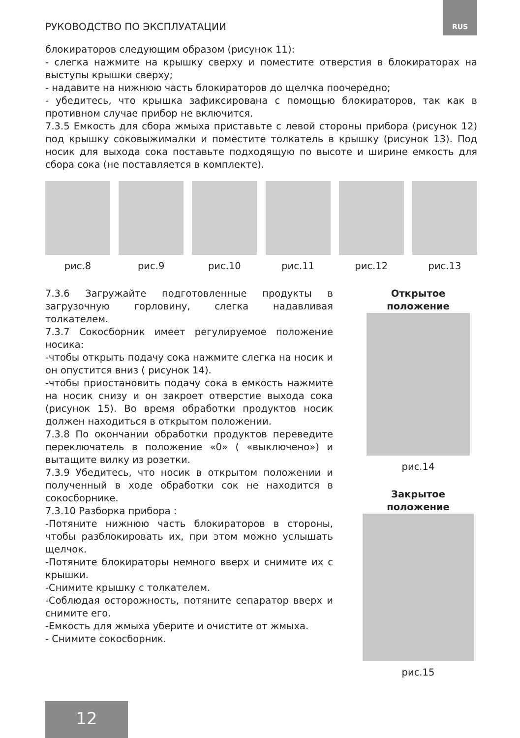РУКОВОДСТВО ПО ЭКСПЛУАТАЦИИ
RUS
блокираторов следующим образом (рисунок 11):
- слегка нажмите на крышку сверху и поместите отверстия в блокираторах на выступы крышки сверху;
- надавите на нижнюю часть блокираторов до щелчка поочередно;
- убедитесь, что крышка зафиксирована с помощью блокираторов, так как в противном случае прибор не включится.
7.3.5 Емкость для сбора жмыха приставьте с левой стороны прибора (рисунок 12) под крышку соковыжималки и поместите толкатель в крышку (рисунок 13). Под носик для выхода сока поставьте подходящую по высоте и ширине емкость для сбора сока (не поставляется в комплекте).
рис.8 рис.9 рис.10 рис.11 рис.12 рис.13
7.3.6 Загружайте подготовленные продукты в загрузочную горловину, слегка надавливая толкателем.
7.3.7 Сокосборник имеет регулируемое положение носика:
-чтобы открыть подачу сока нажмите слегка на носик и он опустится вниз ( рисунок 14).
-чтобы приостановить подачу сока в емкость нажмите на носик снизу и он закроет отверстие выхода сока (рисунок 15). Во время обработки продуктов носик должен находиться в открытом положении.
7.3.8 По окончании обработки продуктов переведите переключатель в положение «0» ( «выключено») и вытащите вилку из розетки.
7.3.9 Убедитесь, что носик в открытом положении и полученный в ходе обработки сок не находится в сокосборнике.
7.3.10 Разборка прибора :
-Потяните нижнюю часть блокираторов в стороны, чтобы разблокировать их, при этом можно услышать щелчок.
-Потяните блокираторы немного вверх и снимите их с крышки.
-Снимите крышку с толкателем.
-Соблюдая осторожность, потяните сепаратор вверх и снимите его.
-Емкость для жмыха уберите и очистите от жмыха.
- Снимите сокосборник.
Открытое положение
рис.14
Закрытое положение
рис.15
12